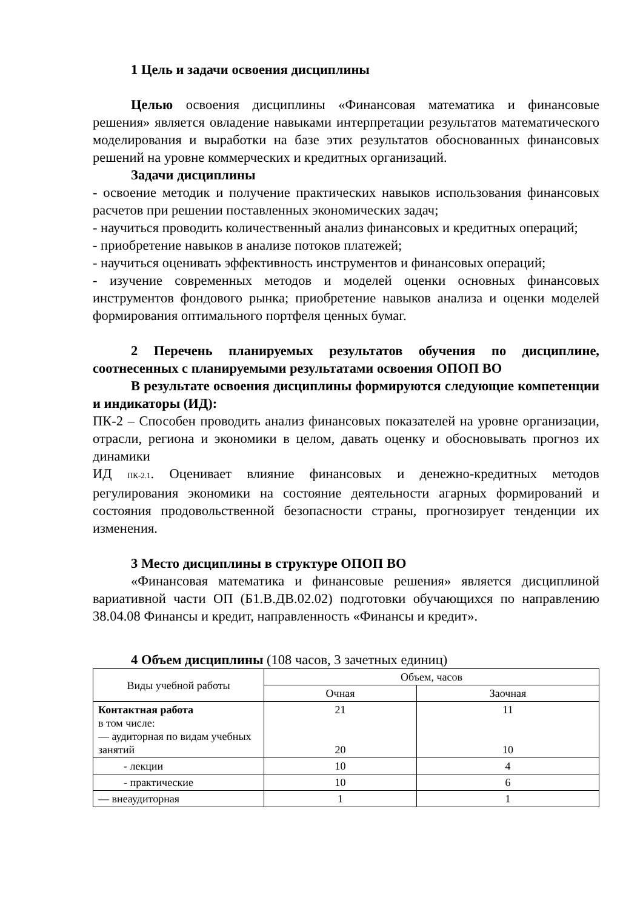1 Цель и задачи освоения дисциплины
Целью освоения дисциплины «Финансовая математика и финансовые решения» является овладение навыками интерпретации результатов математического моделирования и выработки на базе этих результатов обоснованных финансовых решений на уровне коммерческих и кредитных организаций.
Задачи дисциплины
- освоение методик и получение практических навыков использования финансовых расчетов при решении поставленных экономических задач;
- научиться проводить количественный анализ финансовых и кредитных операций;
- приобретение навыков в анализе потоков платежей;
- научиться оценивать эффективность инструментов и финансовых операций;
- изучение современных методов и моделей оценки основных финансовых инструментов фондового рынка; приобретение навыков анализа и оценки моделей формирования оптимального портфеля ценных бумаг.
2 Перечень планируемых результатов обучения по дисциплине, соотнесенных с планируемыми результатами освоения ОПОП ВО
В результате освоения дисциплины формируются следующие компетенции и индикаторы (ИД):
ПК-2 – Способен проводить анализ финансовых показателей на уровне организации, отрасли, региона и экономики в целом, давать оценку и обосновывать прогноз их динамики
ИД ПК-2.1. Оценивает влияние финансовых и денежно-кредитных методов регулирования экономики на состояние деятельности агарных формирований и состояния продовольственной безопасности страны, прогнозирует тенденции их изменения.
3 Место дисциплины в структуре ОПОП ВО
«Финансовая математика и финансовые решения» является дисциплиной вариативной части ОП (Б1.В.ДВ.02.02) подготовки обучающихся по направлению 38.04.08 Финансы и кредит, направленность «Финансы и кредит».
4 Объем дисциплины (108 часов, 3 зачетных единиц)
| Виды учебной работы | Объем, часов | |
| --- | --- | --- |
| | Очная | Заочная |
| Контактная работа в том числе: — аудиторная по видам учебных занятий | 21 20 | 11 10 |
| - лекции | 10 | 4 |
| - практические | 10 | 6 |
| — внеаудиторная | 1 | 1 |